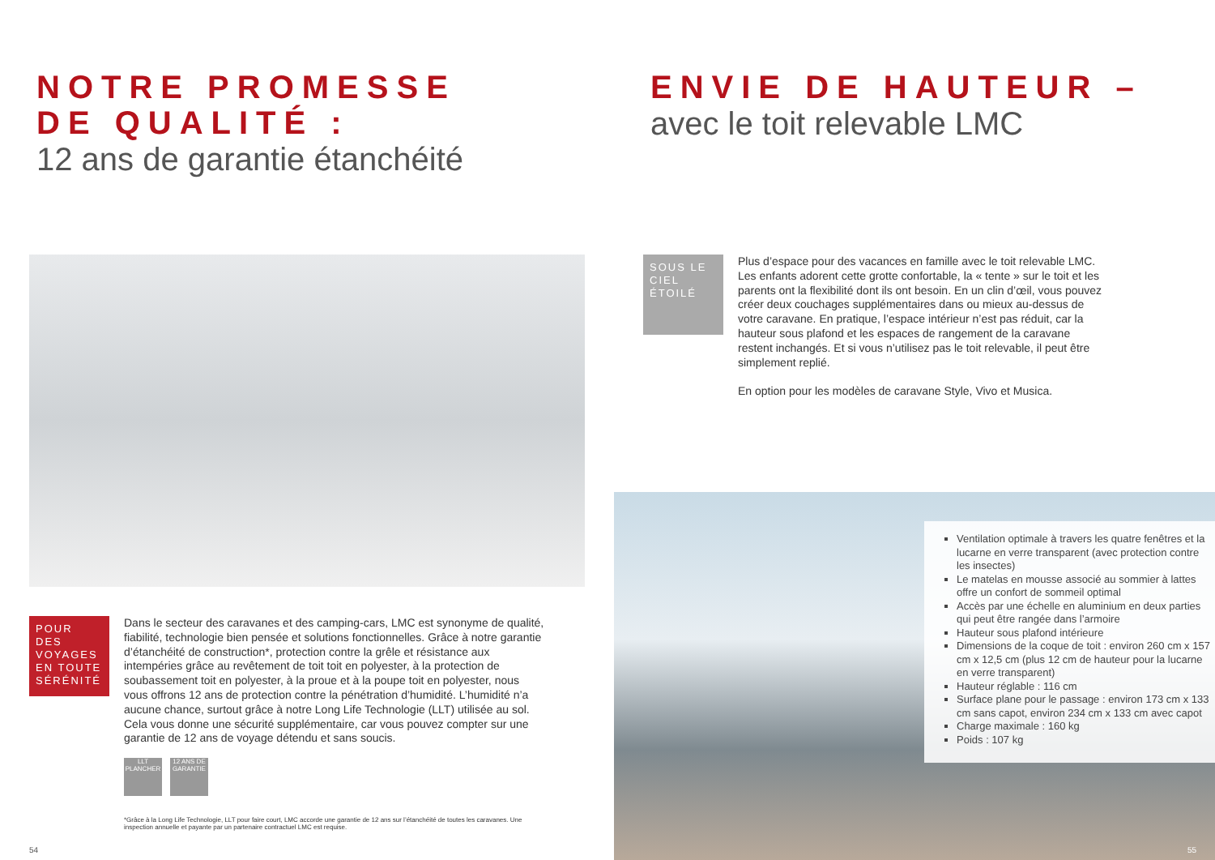NOTRE PROMESSE
DE QUALITÉ :
12 ans de garantie étanchéité
ENVIE DE HAUTEUR –
avec le toit relevable LMC
POUR DES VOYAGES EN TOUTE SÉRÉNITÉ
Dans le secteur des caravanes et des camping-cars, LMC est synonyme de qualité, fiabilité, technologie bien pensée et solutions fonctionnelles. Grâce à notre garantie d’étanchéité de construction*, protection contre la grêle et résistance aux intempéries grâce au revêtement de toit toit en polyester, à la protection de soubassement toit en polyester, à la proue et à la poupe toit en polyester, nous vous offrons 12 ans de protection contre la pénétration d’humidité. L’humidité n’a aucune chance, surtout grâce à notre Long Life Technologie (LLT) utilisée au sol. Cela vous donne une sécurité supplémentaire, car vous pouvez compter sur une garantie de 12 ans de voyage détendu et sans soucis.
LLT
PLANCHER
12 ANS DE
GARANTIE
*Grâce à la Long Life Technologie, LLT pour faire court, LMC accorde une garantie de 12 ans sur l’étanchéité de toutes les caravanes. Une inspection annuelle et payante par un partenaire contractuel LMC est requise.
SOUS LE CIEL ÉTOILÉ
Plus d’espace pour des vacances en famille avec le toit relevable LMC. Les enfants adorent cette grotte confortable, la « tente » sur le toit et les parents ont la flexibilité dont ils ont besoin. En un clin d’œil, vous pouvez créer deux couchages supplémentaires dans ou mieux au-dessus de votre caravane. En pratique, l’espace intérieur n’est pas réduit, car la hauteur sous plafond et les espaces de rangement de la caravane restent inchangés. Et si vous n’utilisez pas le toit relevable, il peut être simplement replié.
En option pour les modèles de caravane Style, Vivo et Musica.
Ventilation optimale à travers les quatre fenêtres et la lucarne en verre transparent (avec protection contre les insectes)
Le matelas en mousse associé au sommier à lattes offre un confort de sommeil optimal
Accès par une échelle en aluminium en deux parties qui peut être rangée dans l’armoire
Hauteur sous plafond intérieure
Dimensions de la coque de toit : environ 260 cm x 157 cm x 12,5 cm (plus 12 cm de hauteur pour la lucarne en verre transparent)
Hauteur réglable : 116 cm
Surface plane pour le passage : environ 173 cm x 133 cm sans capot, environ 234 cm x 133 cm avec capot
Charge maximale : 160 kg
Poids : 107 kg
54 55